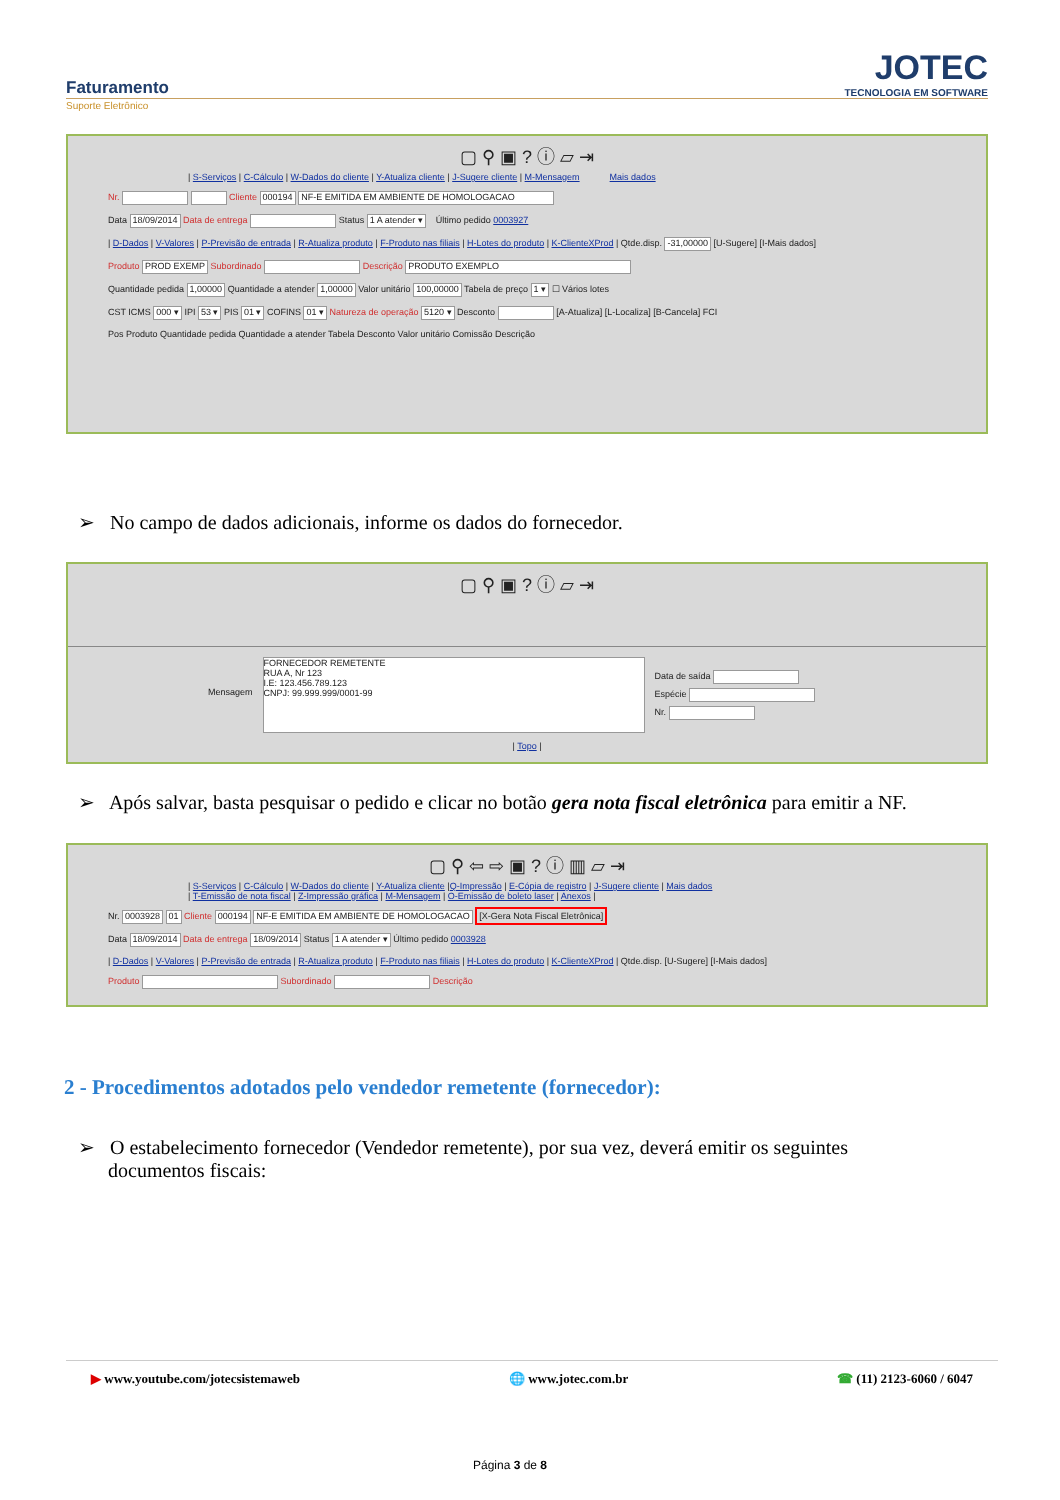Faturamento
Suporte Eletrônico
JOTEC
TECNOLOGIA EM SOFTWARE
▢ ⚲ ▣ ? ⓘ ▱ ⇥
| S-Serviços | C-Cálculo | W-Dados do cliente | Y-Atualiza cliente | J-Sugere cliente | M-Mensagem Mais dados
Nr. Cliente 000194 NF-E EMITIDA EM AMBIENTE DE HOMOLOGACAO
Data 18/09/2014 Data de entrega Status 1 A atender ▾ Último pedido 0003927
| D-Dados | V-Valores | P-Previsão de entrada | R-Atualiza produto | F-Produto nas filiais | H-Lotes do produto | K-ClienteXProd | Qtde.disp. -31,00000 [U-Sugere] [I-Mais dados]
Produto PROD EXEMP Subordinado Descrição PRODUTO EXEMPLO
Quantidade pedida 1,00000 Quantidade a atender 1,00000 Valor unitário 100,00000 Tabela de preço 1 ▾ ☐ Vários lotes
CST ICMS 000 ▾ IPI 53 ▾ PIS 01 ▾ COFINS 01 ▾ Natureza de operação 5120 ▾ Desconto [A-Atualiza] [L-Localiza] [B-Cancela] FCI
Pos Produto Quantidade pedida Quantidade a atender Tabela Desconto Valor unitário Comissão Descrição
➢ No campo de dados adicionais, informe os dados do fornecedor.
▢ ⚲ ▣ ? ⓘ ▱ ⇥
Mensagem
FORNECEDOR REMETENTE
RUA A, Nr 123
I.E: 123.456.789.123
CNPJ: 99.999.999/0001-99
Data de saída
Espécie
Nr.
| Topo |
➢ Após salvar, basta pesquisar o pedido e clicar no botão gera nota fiscal eletrônica para emitir a NF.
▢ ⚲ ⇦ ⇨ ▣ ? ⓘ ▥ ▱ ⇥
| S-Serviços | C-Cálculo | W-Dados do cliente | Y-Atualiza cliente |Q-Impressão | E-Cópia de registro | J-Sugere cliente | Mais dados
| T-Emissão de nota fiscal | Z-Impressão gráfica | M-Mensagem | O-Emissão de boleto laser | Anexos |
Nr. 0003928 01 Cliente 000194 NF-E EMITIDA EM AMBIENTE DE HOMOLOGACAO [X-Gera Nota Fiscal Eletrônica]
Data 18/09/2014 Data de entrega 18/09/2014 Status 1 A atender ▾ Último pedido 0003928
| D-Dados | V-Valores | P-Previsão de entrada | R-Atualiza produto | F-Produto nas filiais | H-Lotes do produto | K-ClienteXProd | Qtde.disp. [U-Sugere] [I-Mais dados]
Produto Subordinado Descrição
2 - Procedimentos adotados pelo vendedor remetente (fornecedor):
➢ O estabelecimento fornecedor (Vendedor remetente), por sua vez, deverá emitir os seguintes
documentos fiscais:
▶ www.youtube.com/jotecsistemaweb 🌐 www.jotec.com.br ☎ (11) 2123-6060 / 6047
Página 3 de 8